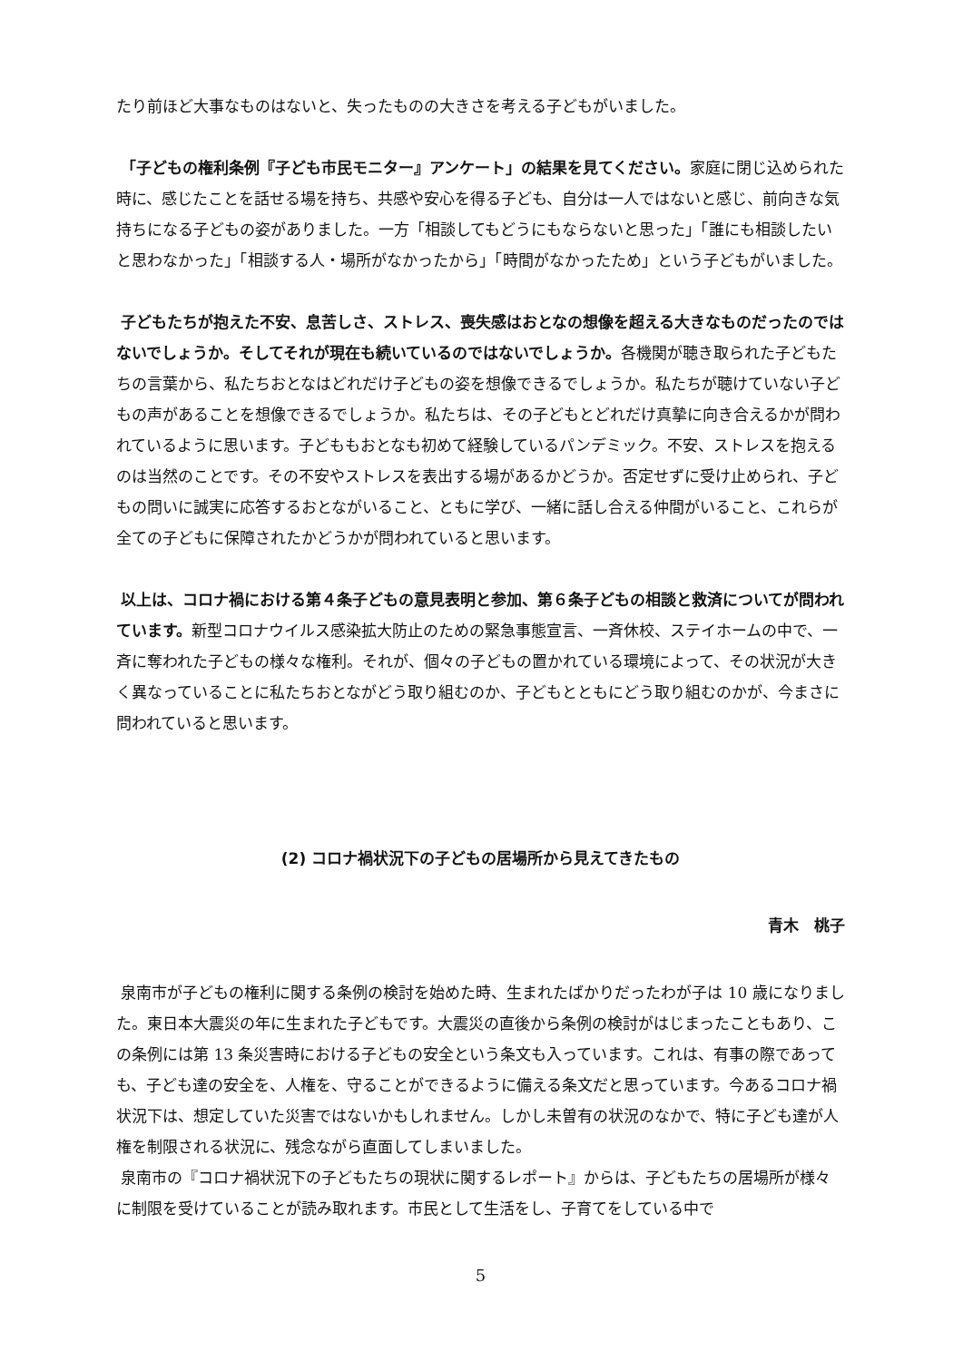たり前ほど大事なものはないと、失ったものの大きさを考える子どもがいました。
「子どもの権利条例『子ども市民モニター』アンケート」の結果を見てください。家庭に閉じ込められた時に、感じたことを話せる場を持ち、共感や安心を得る子ども、自分は一人ではないと感じ、前向きな気持ちになる子どもの姿がありました。一方「相談してもどうにもならないと思った」「誰にも相談したいと思わなかった」「相談する人・場所がなかったから」「時間がなかったため」という子どもがいました。
子どもたちが抱えた不安、息苦しさ、ストレス、喪失感はおとなの想像を超える大きなものだったのではないでしょうか。そしてそれが現在も続いているのではないでしょうか。各機関が聴き取られた子どもたちの言葉から、私たちおとなはどれだけ子どもの姿を想像できるでしょうか。私たちが聴けていない子どもの声があることを想像できるでしょうか。私たちは、その子どもとどれだけ真摯に向き合えるかが問われているように思います。子どももおとなも初めて経験しているパンデミック。不安、ストレスを抱えるのは当然のことです。その不安やストレスを表出する場があるかどうか。否定せずに受け止められ、子どもの問いに誠実に応答するおとながいること、ともに学び、一緒に話し合える仲間がいること、これらが全ての子どもに保障されたかどうかが問われていると思います。
以上は、コロナ禍における第４条子どもの意見表明と参加、第６条子どもの相談と救済についてが問われています。新型コロナウイルス感染拡大防止のための緊急事態宣言、一斉休校、ステイホームの中で、一斉に奪われた子どもの様々な権利。それが、個々の子どもの置かれている環境によって、その状況が大きく異なっていることに私たちおとながどう取り組むのか、子どもとともにどう取り組むのかが、今まさに問われていると思います。
(2) コロナ禍状況下の子どもの居場所から見えてきたもの
青木　桃子
泉南市が子どもの権利に関する条例の検討を始めた時、生まれたばかりだったわが子は 10 歳になりました。東日本大震災の年に生まれた子どもです。大震災の直後から条例の検討がはじまったこともあり、この条例には第 13 条災害時における子どもの安全という条文も入っています。これは、有事の際であっても、子ども達の安全を、人権を、守ることができるように備える条文だと思っています。今あるコロナ禍状況下は、想定していた災害ではないかもしれません。しかし未曽有の状況のなかで、特に子ども達が人権を制限される状況に、残念ながら直面してしまいました。
泉南市の『コロナ禍状況下の子どもたちの現状に関するレポート』からは、子どもたちの居場所が様々に制限を受けていることが読み取れます。市民として生活をし、子育てをしている中で
5